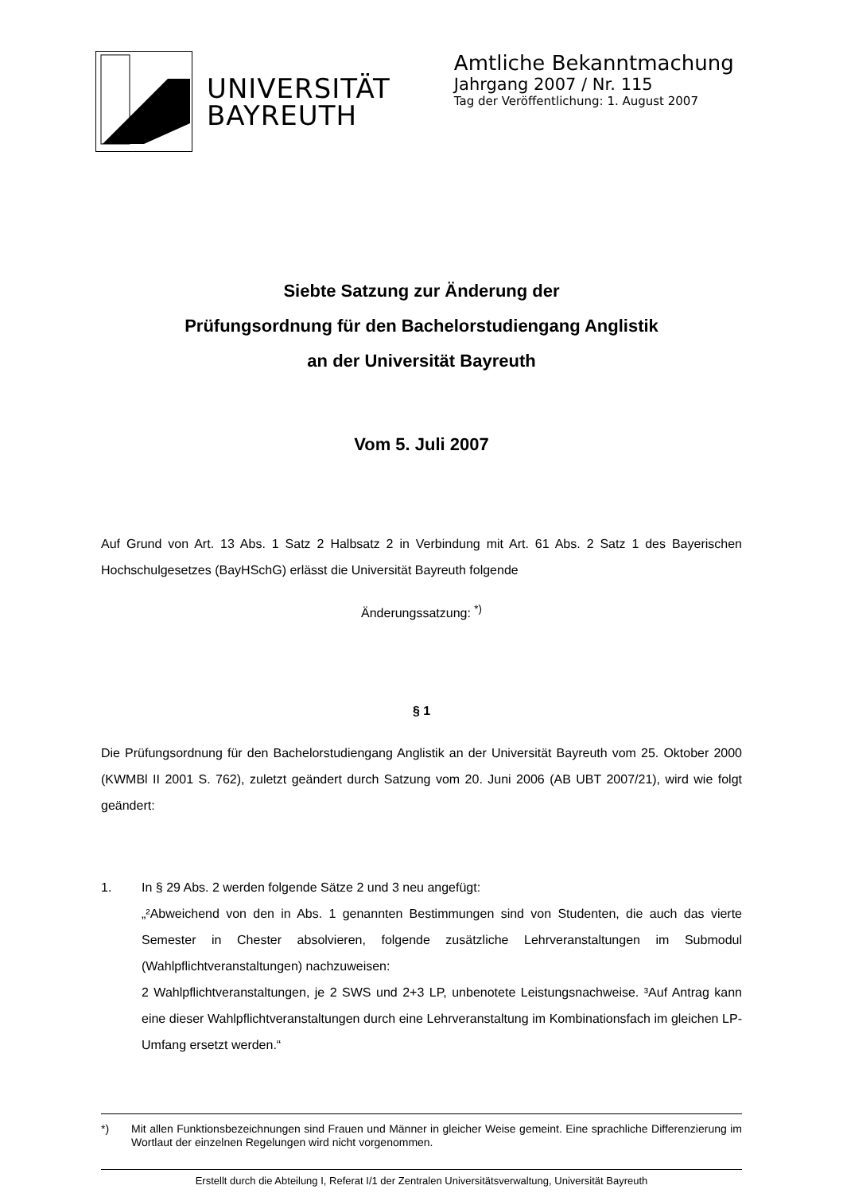UNIVERSITÄT
BAYREUTH
Amtliche Bekanntmachung
Jahrgang 2007 / Nr. 115
Tag der Veröffentlichung: 1. August 2007
Siebte Satzung zur Änderung der
Prüfungsordnung für den Bachelorstudiengang Anglistik
an der Universität Bayreuth
Vom 5. Juli 2007
Auf Grund von Art. 13 Abs. 1 Satz 2 Halbsatz 2 in Verbindung mit Art. 61 Abs. 2 Satz 1 des Bayerischen Hochschulgesetzes (BayHSchG) erlässt die Universität Bayreuth folgende
Änderungssatzung: <sup>*)</sup>
§ 1
Die Prüfungsordnung für den Bachelorstudiengang Anglistik an der Universität Bayreuth vom 25. Oktober 2000 (KWMBl II 2001 S. 762), zuletzt geändert durch Satzung vom 20. Juni 2006 (AB UBT 2007/21), wird wie folgt geändert:
1. In § 29 Abs. 2 werden folgende Sätze 2 und 3 neu angefügt:
„²Abweichend von den in Abs. 1 genannten Bestimmungen sind von Studenten, die auch das vierte Semester in Chester absolvieren, folgende zusätzliche Lehrveranstaltungen im Submodul (Wahlpflichtveranstaltungen) nachzuweisen:
2 Wahlpflichtveranstaltungen, je 2 SWS und 2+3 LP, unbenotete Leistungsnachweise. ³Auf Antrag kann eine dieser Wahlpflichtveranstaltungen durch eine Lehrveranstaltung im Kombinationsfach im gleichen LP-Umfang ersetzt werden.“
*) Mit allen Funktionsbezeichnungen sind Frauen und Männer in gleicher Weise gemeint. Eine sprachliche Differenzierung im Wortlaut der einzelnen Regelungen wird nicht vorgenommen.
Erstellt durch die Abteilung I, Referat I/1 der Zentralen Universitätsverwaltung, Universität Bayreuth